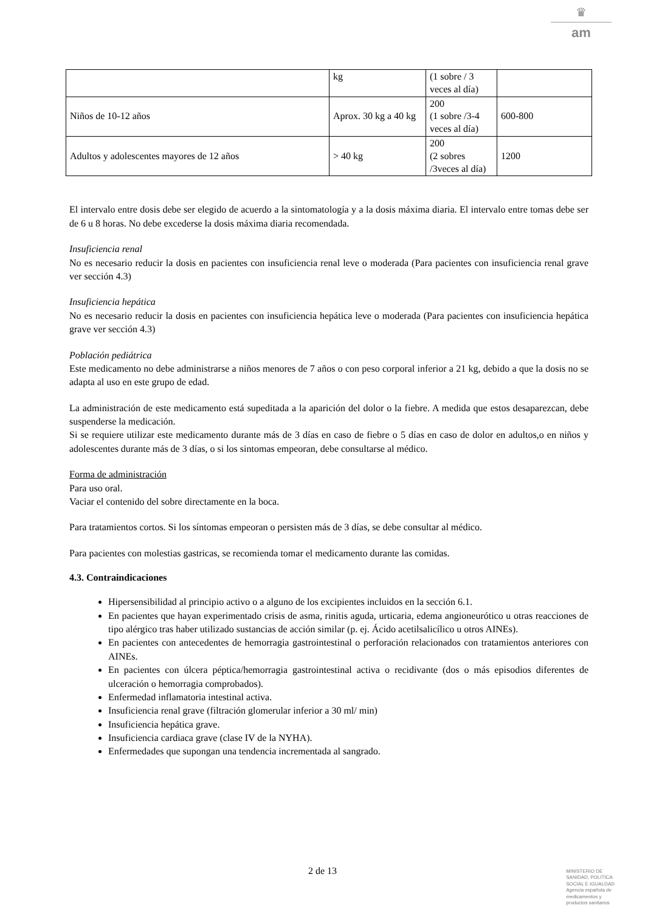♛
am
| | kg | (1 sobre / 3 veces al día) | |
| Niños de 10-12 años | Aprox. 30 kg a 40 kg | 200 (1 sobre /3-4 veces al día) | 600-800 |
| Adultos y adolescentes mayores de 12 años | > 40 kg | 200 (2 sobres /3veces al día) | 1200 |
El intervalo entre dosis debe ser elegido de acuerdo a la sintomatología y a la dosis máxima diaria. El intervalo entre tomas debe ser de 6 u 8 horas. No debe excederse la dosis máxima diaria recomendada.
Insuficiencia renal
No es necesario reducir la dosis en pacientes con insuficiencia renal leve o moderada (Para pacientes con insuficiencia renal grave ver sección 4.3)
Insuficiencia hepática
No es necesario reducir la dosis en pacientes con insuficiencia hepática leve o moderada (Para pacientes con insuficiencia hepática grave ver sección 4.3)
Población pediátrica
Este medicamento no debe administrarse a niños menores de 7 años o con peso corporal inferior a 21 kg, debido a que la dosis no se adapta al uso en este grupo de edad.
La administración de este medicamento está supeditada a la aparición del dolor o la fiebre. A medida que estos desaparezcan, debe suspenderse la medicación.
Si se requiere utilizar este medicamento durante más de 3 días en caso de fiebre o 5 días en caso de dolor en adultos,o en niños y adolescentes durante más de 3 días, o si los sintomas empeoran, debe consultarse al médico.
Forma de administración
Para uso oral.
Vaciar el contenido del sobre directamente en la boca.
Para tratamientos cortos. Si los síntomas empeoran o persisten más de 3 días, se debe consultar al médico.
Para pacientes con molestias gastricas, se recomienda tomar el medicamento durante las comidas.
4.3. Contraindicaciones
Hipersensibilidad al principio activo o a alguno de los excipientes incluidos en la sección 6.1.
En pacientes que hayan experimentado crisis de asma, rinitis aguda, urticaria, edema angioneurótico u otras reacciones de tipo alérgico tras haber utilizado sustancias de acción similar (p. ej. Ácido acetilsalicílico u otros AINEs).
En pacientes con antecedentes de hemorragia gastrointestinal o perforación relacionados con tratamientos anteriores con AINEs.
En pacientes con úlcera péptica/hemorragia gastrointestinal activa o recidivante (dos o más episodios diferentes de ulceración o hemorragia comprobados).
Enfermedad inflamatoria intestinal activa.
Insuficiencia renal grave (filtración glomerular inferior a 30 ml/ min)
Insuficiencia hepática grave.
Insuficiencia cardiaca grave (clase IV de la NYHA).
Enfermedades que supongan una tendencia incrementada al sangrado.
2 de 13
MINISTERIO DE
SANIDAD, POLITICA
SOCIAL E IGUALDAD
Agencia española de
medicamentos y
productos sanitarios